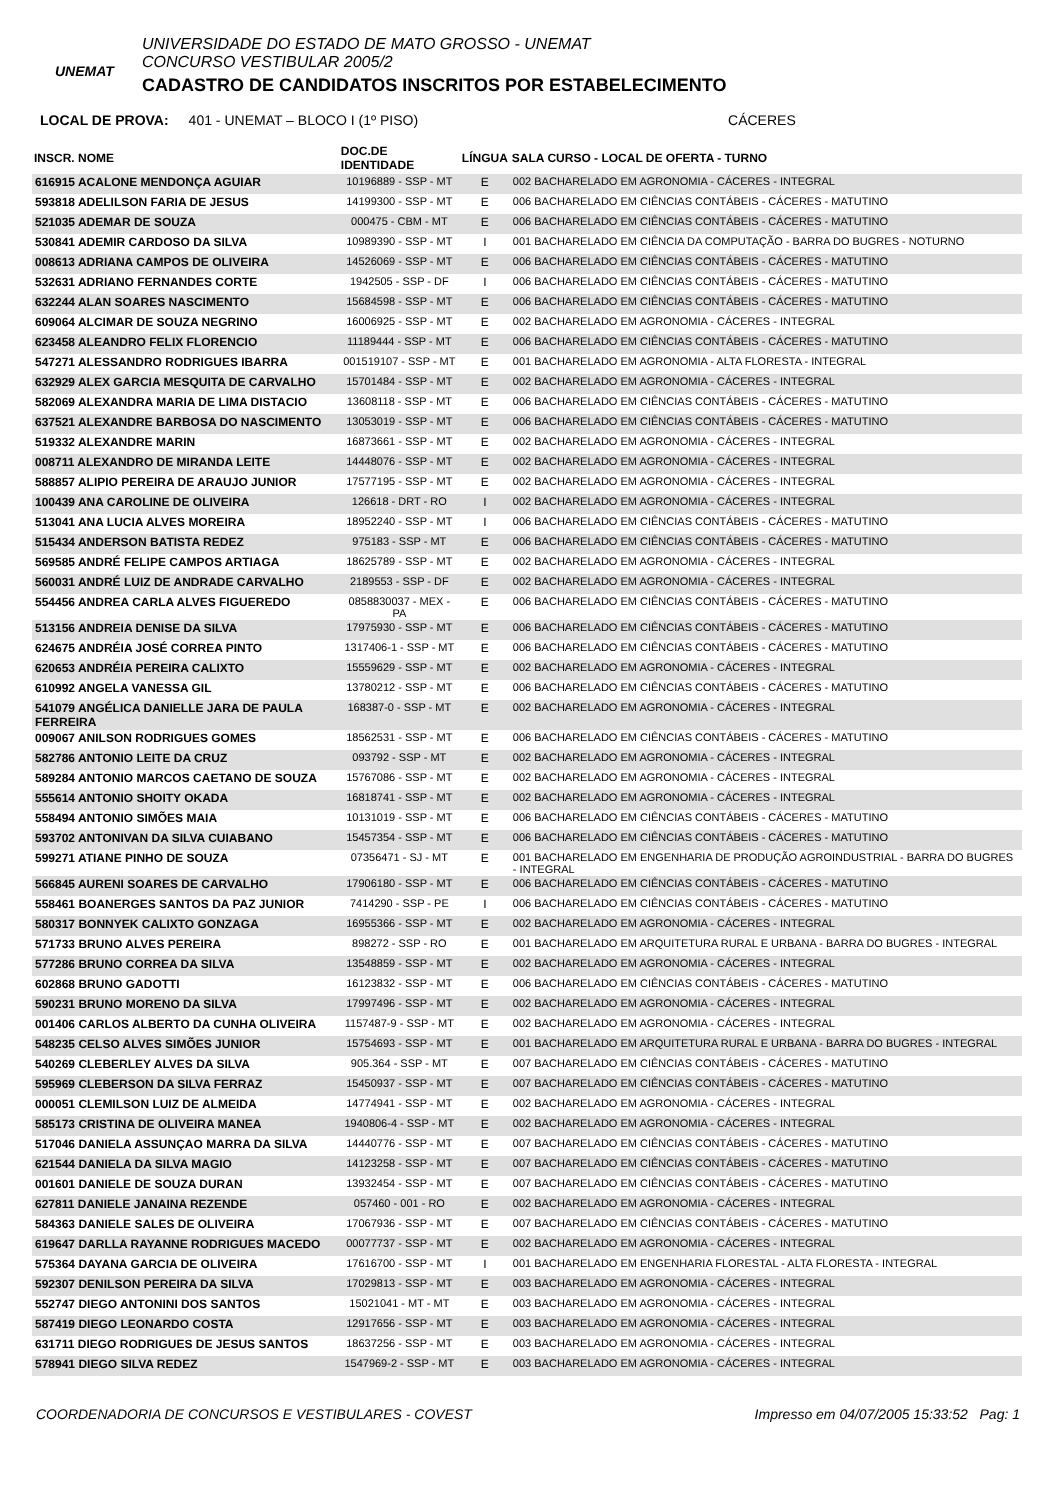UNEMAT
UNIVERSIDADE DO ESTADO DE MATO GROSSO - UNEMAT
CONCURSO VESTIBULAR 2005/2
CADASTRO DE CANDIDATOS INSCRITOS POR ESTABELECIMENTO
LOCAL DE PROVA: 401 - UNEMAT – BLOCO I (1º PISO) CÁCERES
| INSCR. NOME | DOC.DE IDENTIDADE | LÍNGUA | SALA CURSO - LOCAL DE OFERTA - TURNO |
| --- | --- | --- | --- |
| 616915 ACALONE MENDONÇA AGUIAR | 10196889 - SSP - MT | E | 002 BACHARELADO EM AGRONOMIA - CÁCERES - INTEGRAL |
| 593818 ADELILSON FARIA DE JESUS | 14199300 - SSP - MT | E | 006 BACHARELADO EM CIÊNCIAS CONTÁBEIS - CÁCERES - MATUTINO |
| 521035 ADEMAR DE SOUZA | 000475 - CBM - MT | E | 006 BACHARELADO EM CIÊNCIAS CONTÁBEIS - CÁCERES - MATUTINO |
| 530841 ADEMIR CARDOSO DA SILVA | 10989390 - SSP - MT | I | 001 BACHARELADO EM CIÊNCIA DA COMPUTAÇÃO - BARRA DO BUGRES - NOTURNO |
| 008613 ADRIANA CAMPOS DE OLIVEIRA | 14526069 - SSP - MT | E | 006 BACHARELADO EM CIÊNCIAS CONTÁBEIS - CÁCERES - MATUTINO |
| 532631 ADRIANO FERNANDES CORTE | 1942505 - SSP - DF | I | 006 BACHARELADO EM CIÊNCIAS CONTÁBEIS - CÁCERES - MATUTINO |
| 632244 ALAN SOARES NASCIMENTO | 15684598 - SSP - MT | E | 006 BACHARELADO EM CIÊNCIAS CONTÁBEIS - CÁCERES - MATUTINO |
| 609064 ALCIMAR DE SOUZA NEGRINO | 16006925 - SSP - MT | E | 002 BACHARELADO EM AGRONOMIA - CÁCERES - INTEGRAL |
| 623458 ALEANDRO FELIX FLORENCIO | 11189444 - SSP - MT | E | 006 BACHARELADO EM CIÊNCIAS CONTÁBEIS - CÁCERES - MATUTINO |
| 547271 ALESSANDRO RODRIGUES IBARRA | 001519107 - SSP - MT | E | 001 BACHARELADO EM AGRONOMIA - ALTA FLORESTA - INTEGRAL |
| 632929 ALEX GARCIA MESQUITA DE CARVALHO | 15701484 - SSP - MT | E | 002 BACHARELADO EM AGRONOMIA - CÁCERES - INTEGRAL |
| 582069 ALEXANDRA MARIA DE LIMA DISTACIO | 13608118 - SSP - MT | E | 006 BACHARELADO EM CIÊNCIAS CONTÁBEIS - CÁCERES - MATUTINO |
| 637521 ALEXANDRE BARBOSA DO NASCIMENTO | 13053019 - SSP - MT | E | 006 BACHARELADO EM CIÊNCIAS CONTÁBEIS - CÁCERES - MATUTINO |
| 519332 ALEXANDRE MARIN | 16873661 - SSP - MT | E | 002 BACHARELADO EM AGRONOMIA - CÁCERES - INTEGRAL |
| 008711 ALEXANDRO DE MIRANDA LEITE | 14448076 - SSP - MT | E | 002 BACHARELADO EM AGRONOMIA - CÁCERES - INTEGRAL |
| 588857 ALIPIO PEREIRA DE ARAUJO JUNIOR | 17577195 - SSP - MT | E | 002 BACHARELADO EM AGRONOMIA - CÁCERES - INTEGRAL |
| 100439 ANA CAROLINE DE OLIVEIRA | 126618 - DRT - RO | I | 002 BACHARELADO EM AGRONOMIA - CÁCERES - INTEGRAL |
| 513041 ANA LUCIA ALVES MOREIRA | 18952240 - SSP - MT | I | 006 BACHARELADO EM CIÊNCIAS CONTÁBEIS - CÁCERES - MATUTINO |
| 515434 ANDERSON BATISTA REDEZ | 975183 - SSP - MT | E | 006 BACHARELADO EM CIÊNCIAS CONTÁBEIS - CÁCERES - MATUTINO |
| 569585 ANDRÉ FELIPE CAMPOS ARTIAGA | 18625789 - SSP - MT | E | 002 BACHARELADO EM AGRONOMIA - CÁCERES - INTEGRAL |
| 560031 ANDRÉ LUIZ DE ANDRADE CARVALHO | 2189553 - SSP - DF | E | 002 BACHARELADO EM AGRONOMIA - CÁCERES - INTEGRAL |
| 554456 ANDREA CARLA ALVES FIGUEREDO | 0858830037 - MEX - PA | E | 006 BACHARELADO EM CIÊNCIAS CONTÁBEIS - CÁCERES - MATUTINO |
| 513156 ANDREIA DENISE DA SILVA | 17975930 - SSP - MT | E | 006 BACHARELADO EM CIÊNCIAS CONTÁBEIS - CÁCERES - MATUTINO |
| 624675 ANDRÉIA JOSÉ CORREA PINTO | 1317406-1 - SSP - MT | E | 006 BACHARELADO EM CIÊNCIAS CONTÁBEIS - CÁCERES - MATUTINO |
| 620653 ANDRÉIA PEREIRA CALIXTO | 15559629 - SSP - MT | E | 002 BACHARELADO EM AGRONOMIA - CÁCERES - INTEGRAL |
| 610992 ANGELA VANESSA GIL | 13780212 - SSP - MT | E | 006 BACHARELADO EM CIÊNCIAS CONTÁBEIS - CÁCERES - MATUTINO |
| 541079 ANGÉLICA DANIELLE JARA DE PAULA FERREIRA | 168387-0 - SSP - MT | E | 002 BACHARELADO EM AGRONOMIA - CÁCERES - INTEGRAL |
| 009067 ANILSON RODRIGUES GOMES | 18562531 - SSP - MT | E | 006 BACHARELADO EM CIÊNCIAS CONTÁBEIS - CÁCERES - MATUTINO |
| 582786 ANTONIO LEITE DA CRUZ | 093792 - SSP - MT | E | 002 BACHARELADO EM AGRONOMIA - CÁCERES - INTEGRAL |
| 589284 ANTONIO MARCOS CAETANO DE SOUZA | 15767086 - SSP - MT | E | 002 BACHARELADO EM AGRONOMIA - CÁCERES - INTEGRAL |
| 555614 ANTONIO SHOITY OKADA | 16818741 - SSP - MT | E | 002 BACHARELADO EM AGRONOMIA - CÁCERES - INTEGRAL |
| 558494 ANTONIO SIMÕES MAIA | 10131019 - SSP - MT | E | 006 BACHARELADO EM CIÊNCIAS CONTÁBEIS - CÁCERES - MATUTINO |
| 593702 ANTONIVAN DA SILVA CUIABANO | 15457354 - SSP - MT | E | 006 BACHARELADO EM CIÊNCIAS CONTÁBEIS - CÁCERES - MATUTINO |
| 599271 ATIANE PINHO DE SOUZA | 07356471 - SJ - MT | E | 001 BACHARELADO EM ENGENHARIA DE PRODUÇÃO AGROINDUSTRIAL - BARRA DO BUGRES - INTEGRAL |
| 566845 AURENI SOARES DE CARVALHO | 17906180 - SSP - MT | E | 006 BACHARELADO EM CIÊNCIAS CONTÁBEIS - CÁCERES - MATUTINO |
| 558461 BOANERGES SANTOS DA PAZ JUNIOR | 7414290 - SSP - PE | I | 006 BACHARELADO EM CIÊNCIAS CONTÁBEIS - CÁCERES - MATUTINO |
| 580317 BONNYEK CALIXTO GONZAGA | 16955366 - SSP - MT | E | 002 BACHARELADO EM AGRONOMIA - CÁCERES - INTEGRAL |
| 571733 BRUNO ALVES PEREIRA | 898272 - SSP - RO | E | 001 BACHARELADO EM ARQUITETURA RURAL E URBANA - BARRA DO BUGRES - INTEGRAL |
| 577286 BRUNO CORREA DA SILVA | 13548859 - SSP - MT | E | 002 BACHARELADO EM AGRONOMIA - CÁCERES - INTEGRAL |
| 602868 BRUNO GADOTTI | 16123832 - SSP - MT | E | 006 BACHARELADO EM CIÊNCIAS CONTÁBEIS - CÁCERES - MATUTINO |
| 590231 BRUNO MORENO DA SILVA | 17997496 - SSP - MT | E | 002 BACHARELADO EM AGRONOMIA - CÁCERES - INTEGRAL |
| 001406 CARLOS ALBERTO DA CUNHA OLIVEIRA | 1157487-9 - SSP - MT | E | 002 BACHARELADO EM AGRONOMIA - CÁCERES - INTEGRAL |
| 548235 CELSO ALVES SIMÕES JUNIOR | 15754693 - SSP - MT | E | 001 BACHARELADO EM ARQUITETURA RURAL E URBANA - BARRA DO BUGRES - INTEGRAL |
| 540269 CLEBERLEY ALVES DA SILVA | 905.364 - SSP - MT | E | 007 BACHARELADO EM CIÊNCIAS CONTÁBEIS - CÁCERES - MATUTINO |
| 595969 CLEBERSON DA SILVA FERRAZ | 15450937 - SSP - MT | E | 007 BACHARELADO EM CIÊNCIAS CONTÁBEIS - CÁCERES - MATUTINO |
| 000051 CLEMILSON LUIZ DE ALMEIDA | 14774941 - SSP - MT | E | 002 BACHARELADO EM AGRONOMIA - CÁCERES - INTEGRAL |
| 585173 CRISTINA DE OLIVEIRA MANEA | 1940806-4 - SSP - MT | E | 002 BACHARELADO EM AGRONOMIA - CÁCERES - INTEGRAL |
| 517046 DANIELA ASSUNÇAO MARRA DA SILVA | 14440776 - SSP - MT | E | 007 BACHARELADO EM CIÊNCIAS CONTÁBEIS - CÁCERES - MATUTINO |
| 621544 DANIELA DA SILVA MAGIO | 14123258 - SSP - MT | E | 007 BACHARELADO EM CIÊNCIAS CONTÁBEIS - CÁCERES - MATUTINO |
| 001601 DANIELE DE SOUZA DURAN | 13932454 - SSP - MT | E | 007 BACHARELADO EM CIÊNCIAS CONTÁBEIS - CÁCERES - MATUTINO |
| 627811 DANIELE JANAINA REZENDE | 057460 - 001 - RO | E | 002 BACHARELADO EM AGRONOMIA - CÁCERES - INTEGRAL |
| 584363 DANIELE SALES DE OLIVEIRA | 17067936 - SSP - MT | E | 007 BACHARELADO EM CIÊNCIAS CONTÁBEIS - CÁCERES - MATUTINO |
| 619647 DARLLA RAYANNE RODRIGUES MACEDO | 00077737 - SSP - MT | E | 002 BACHARELADO EM AGRONOMIA - CÁCERES - INTEGRAL |
| 575364 DAYANA GARCIA DE OLIVEIRA | 17616700 - SSP - MT | I | 001 BACHARELADO EM ENGENHARIA FLORESTAL - ALTA FLORESTA - INTEGRAL |
| 592307 DENILSON PEREIRA DA SILVA | 17029813 - SSP - MT | E | 003 BACHARELADO EM AGRONOMIA - CÁCERES - INTEGRAL |
| 552747 DIEGO ANTONINI DOS SANTOS | 15021041 - MT - MT | E | 003 BACHARELADO EM AGRONOMIA - CÁCERES - INTEGRAL |
| 587419 DIEGO LEONARDO COSTA | 12917656 - SSP - MT | E | 003 BACHARELADO EM AGRONOMIA - CÁCERES - INTEGRAL |
| 631711 DIEGO RODRIGUES DE JESUS SANTOS | 18637256 - SSP - MT | E | 003 BACHARELADO EM AGRONOMIA - CÁCERES - INTEGRAL |
| 578941 DIEGO SILVA REDEZ | 1547969-2 - SSP - MT | E | 003 BACHARELADO EM AGRONOMIA - CÁCERES - INTEGRAL |
COORDENADORIA DE CONCURSOS E VESTIBULARES - COVEST Impresso em 04/07/2005 15:33:52 Pag: 1